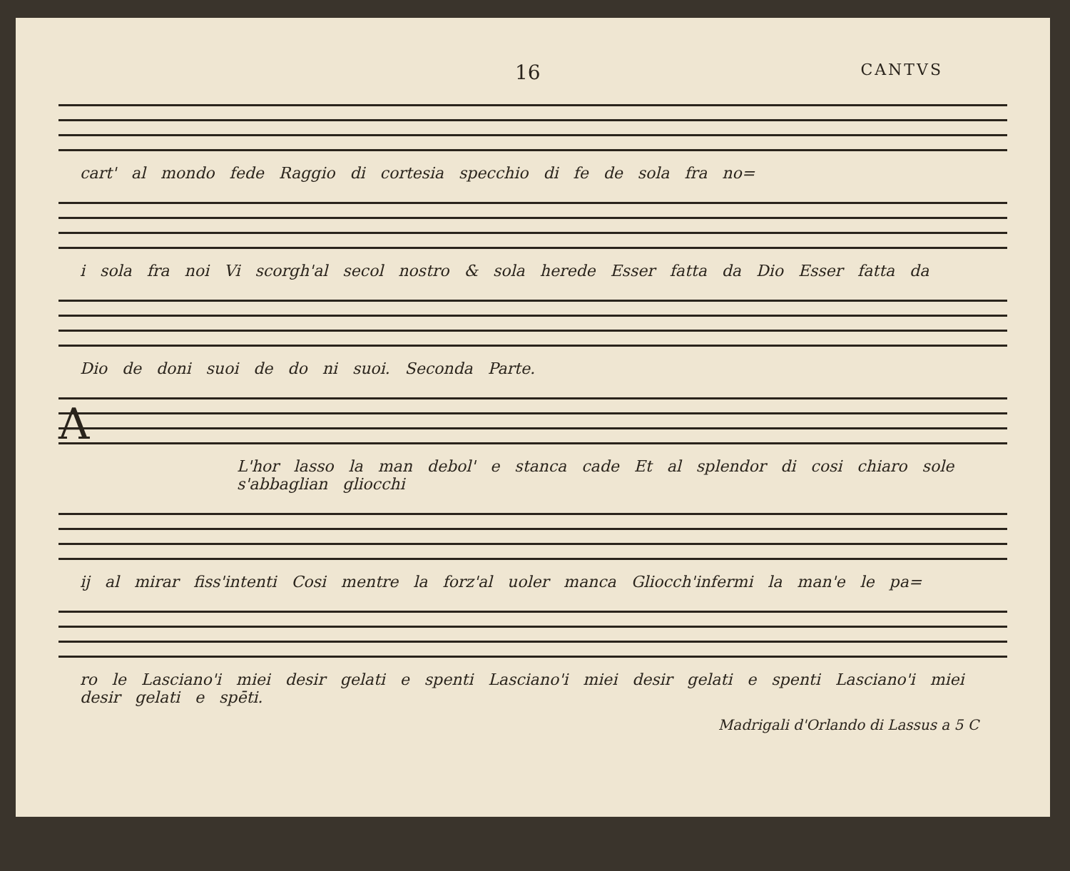16 CANTVS
cart' al mondo fede Raggio di cortesia specchio di fe de sola fra no=
i sola fra noi Vi scorgh'al secol nostro & sola herede Esser fatta da Dio Esser fatta da
Dio de doni suoi de do ni suoi. Seconda Parte.
A
L'hor lasso la man debol' e stanca cade Et al splendor di cosi chiaro sole s'abbaglian gliocchi
ij al mirar fiss'intenti Cosi mentre la forz'al uoler manca Gliocch'infermi la man'e le pa=
ro le Lasciano'i miei desir gelati e spenti Lasciano'i miei desir gelati e spenti Lasciano'i miei desir gelati e spēti.
Madrigali d'Orlando di Lassus a 5 C